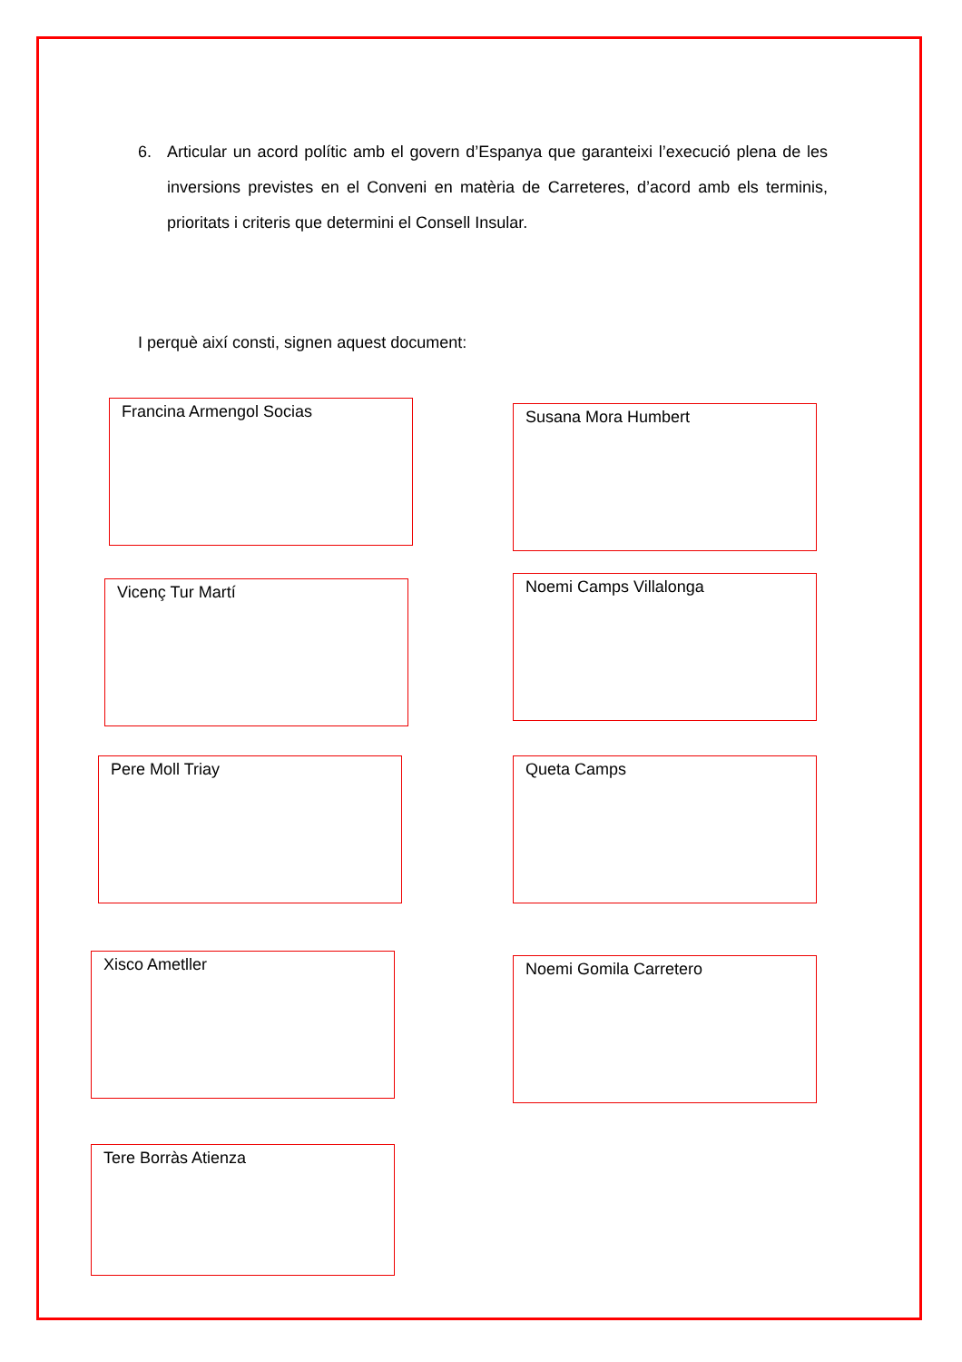6. Articular un acord polític amb el govern d’Espanya que garanteixi l’execució plena de les inversions previstes en el Conveni en matèria de Carreteres, d’acord amb els terminis, prioritats i criteris que determini el Consell Insular.
I perquè així consti, signen aquest document:
Francina Armengol Socias
Susana Mora Humbert
Vicenç Tur Martí
Noemi Camps Villalonga
Pere Moll Triay Queta Camps
Xisco Ametller
Noemi Gomila Carretero
Tere Borràs Atienza